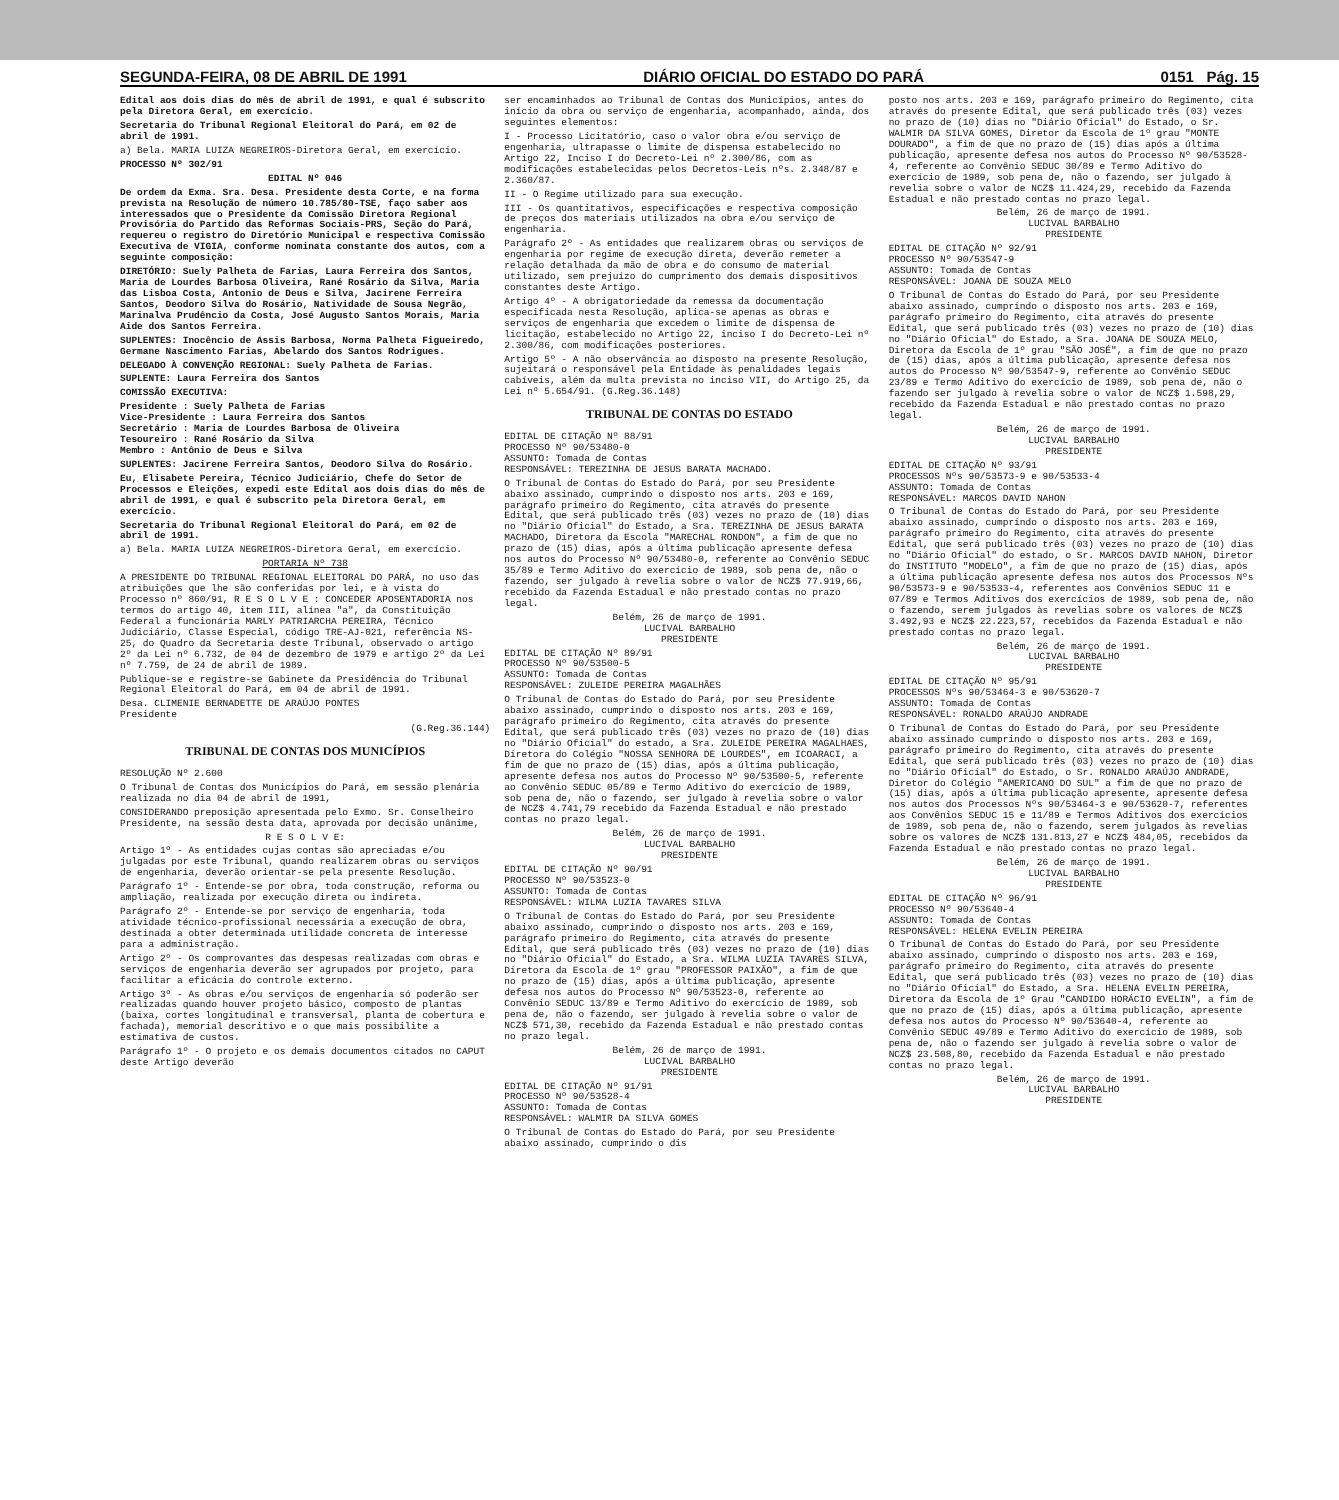SEGUNDA-FEIRA, 08 DE ABRIL DE 1991 DIÁRIO OFICIAL DO ESTADO DO PARÁ 0151 Pág. 15
Edital aos dois dias do mês de abril de 1991, e qual é subscrito pela Diretora Geral, em exercício.
Secretaria do Tribunal Regional Eleitoral do Pará, em 02 de abril de 1991.
a) Bela. MARIA LUIZA NEGREIROS-Diretora Geral, em exercício.
PROCESSO Nº 302/91
EDITAL Nº 046
De ordem da Exma. Sra. Desa. Presidente desta Corte, e na forma prevista na Resolução de número 10.785/80-TSE, faço saber aos interessados que o Presidente da Comissão Diretora Regional Provisória do Partido das Reformas Sociais-PRS, Seção do Pará, requereu o registro do Diretório Municipal e respectiva Comissão Executiva de VIGIA, conforme nominata constante dos autos, com a seguinte composição:
DIRETÓRIO: Suely Palheta de Farias, Laura Ferreira dos Santos, Maria de Lourdes Barbosa Oliveira, Rané Rosário da Silva, Maria das Lisboa Costa, Antonio de Deus e Silva, Jacirene Ferreira Santos, Deodoro Silva do Rosário, Natividade de Sousa Negrão, Marinalva Prudêncio da Costa, José Augusto Santos Morais, Maria Aide dos Santos Ferreira.
SUPLENTES: Inocêncio de Assis Barbosa, Norma Palheta Figueiredo, Germane Nascimento Farias, Abelardo dos Santos Rodrigues.
DELEGADO À CONVENÇÃO REGIONAL: Suely Palheta de Farias.
SUPLENTE: Laura Ferreira dos Santos
COMISSÃO EXECUTIVA:
Presidente : Suely Palheta de Farias
Vice-Presidente : Laura Ferreira dos Santos
Secretário : Maria de Lourdes Barbosa de Oliveira
Tesoureiro : Rané Rosário da Silva
Membro : Antônio de Deus e Silva
SUPLENTES: Jacirene Ferreira Santos, Deodoro Silva do Rosário.
Eu, Elisabete Pereira, Técnico Judiciário, Chefe do Setor de Processos e Eleições, expedi este Edital aos dois dias do mês de abril de 1991, e qual é subscrito pela Diretora Geral, em exercício.
Secretaria do Tribunal Regional Eleitoral do Pará, em 02 de abril de 1991.
a) Bela. MARIA LUIZA NEGREIROS-Diretora Geral, em exercício.
PORTARIA Nº 738
A PRESIDENTE DO TRIBUNAL REGIONAL ELEITORAL DO PARÁ, no uso das atribuições que lhe são conferidas por lei, e à vista do Processo nº 860/91, R E S O L V E : CONCEDER APOSENTADORIA nos termos do artigo 40, item III, alínea "a", da Constituição Federal a funcionária MARLY PATRIARCHA PEREIRA, Técnico Judiciário, Classe Especial, código TRE-AJ-021, referência NS-25, do Quadro da Secretaria deste Tribunal, observado o artigo 2º da Lei nº 6.732, de 04 de dezembro de 1979 e artigo 2º da Lei nº 7.759, de 24 de abril de 1989.
Publique-se e registre-se Gabinete da Presidência do Tribunal Regional Eleitoral do Pará, em 04 de abril de 1991.
Desa. CLIMENIE BERNADETTE DE ARAÚJO PONTES
Presidente
(G.Reg.36.144)
TRIBUNAL DE CONTAS DOS MUNICÍPIOS
RESOLUÇÃO Nº 2.600
O Tribunal de Contas dos Municípios do Pará, em sessão plenária realizada no dia 04 de abril de 1991,
CONSIDERANDO preposição apresentada pelo Exmo. Sr. Conselheiro Presidente, na sessão desta data, aprovada por decisão unânime,
R E S O L V E:
Artigo 1º - As entidades cujas contas são apreciadas e/ou julgadas por este Tribunal, quando realizarem obras ou serviços de engenharia, deverão orientar-se pela presente Resolução.
Parágrafo 1º - Entende-se por obra, toda construção, reforma ou ampliação, realizada por execução direta ou indireta.
Parágrafo 2º - Entende-se por serviço de engenharia, toda atividade técnico-profissional necessária a execução de obra, destinada a obter determinada utilidade concreta de interesse para a administração.
Artigo 2º - Os comprovantes das despesas realizadas com obras e serviços de engenharia deverão ser agrupados por projeto, para facilitar a eficácia do controle externo.
Artigo 3º - As obras e/ou serviços de engenharia só poderão ser realizadas quando houver projeto básico, composto de plantas (baixa, cortes longitudinal e transversal, planta de cobertura e fachada), memorial descritivo e o que mais possibilite a estimativa de custos.
Parágrafo 1º - O projeto e os demais documentos citados no CAPUT deste Artigo deverão
ser encaminhados ao Tribunal de Contas dos Municípios, antes do início da obra ou serviço de engenharia, acompanhado, ainda, dos seguintes elementos:
I - Processo Licitatório, caso o valor obra e/ou serviço de engenharia, ultrapasse o limite de dispensa estabelecido no Artigo 22, Inciso I do Decreto-Lei nº 2.300/86, com as modificações estabelecidas pelos Decretos-Leis nºs. 2.348/87 e 2.360/87.
II - O Regime utilizado para sua execução.
III - Os quantitativos, especificações e respectiva composição de preços dos materiais utilizados na obra e/ou serviço de engenharia.
Parágrafo 2º - As entidades que realizarem obras ou serviços de engenharia por regime de execução direta, deverão remeter a relação detalhada da mão de obra e do consumo de material utilizado, sem prejuízo do cumprimento dos demais dispositivos constantes deste Artigo.
Artigo 4º - A obrigatoriedade da remessa da documentação especificada nesta Resolução, aplica-se apenas as obras e serviços de engenharia que excedem o limite de dispensa de licitação, estabelecido no Artigo 22, inciso I do Decreto-Lei nº 2.300/86, com modificações posteriores.
Artigo 5º - A não observância ao disposto na presente Resolução, sujeitará o responsável pela Entidade às penalidades legais cabíveis, além da multa prevista no inciso VII, do Artigo 25, da Lei nº 5.654/91. (G.Reg.36.148)
TRIBUNAL DE CONTAS DO ESTADO
EDITAL DE CITAÇÃO Nº 88/91
PROCESSO Nº 90/53480-0
ASSUNTO: Tomada de Contas
RESPONSÁVEL: TEREZINHA DE JESUS BARATA MACHADO.
O Tribunal de Contas do Estado do Pará, por seu Presidente abaixo assinado, cumprindo o disposto nos arts. 203 e 169, parágrafo primeiro do Regimento, cita através do presente Edital, que será publicado três (03) vezes no prazo de (10) dias no "Diário Oficial" do Estado, a Sra. TEREZINHA DE JESUS BARATA MACHADO, Diretora da Escola "MARECHAL RONDON", a fim de que no prazo de (15) dias, após a última publicação apresente defesa nos autos do Processo Nº 90/53480-0, referente ao Convênio SEDUC 35/89 e Termo Aditivo do exercício de 1989, sob pena de, não o fazendo, ser julgado à revelia sobre o valor de NCZ$ 77.919,66, recebido da Fazenda Estadual e não prestado contas no prazo legal.
Belém, 26 de março de 1991.
LUCIVAL BARBALHO
PRESIDENTE
EDITAL DE CITAÇÃO Nº 89/91
PROCESSO Nº 90/53500-5
ASSUNTO: Tomada de Contas
RESPONSÁVEL: ZULEIDE PEREIRA MAGALHÃES
O Tribunal de Contas do Estado do Pará, por seu Presidente abaixo assinado, cumprindo o disposto nos arts. 203 e 169, parágrafo primeiro do Regimento, cita através do presente Edital, que será publicado três (03) vezes no prazo de (10) dias no "Diário Oficial" do estado, a Sra. ZULEIDE PEREIRA MAGALHAES, Diretora do Colégio "NOSSA SENHORA DE LOURDES", em ICOARACI, a fim de que no prazo de (15) dias, após a última publicação, apresente defesa nos autos do Processo Nº 90/53500-5, referente ao Convênio SEDUC 05/89 e Termo Aditivo do exercício de 1989, sob pena de, não o fazendo, ser julgado à revelia sobre o valor de NCZ$ 4.741,79 recebido da Fazenda Estadual e não prestado contas no prazo legal.
Belém, 26 de março de 1991.
LUCIVAL BARBALHO
PRESIDENTE
EDITAL DE CITAÇÃO Nº 90/91
PROCESSO Nº 90/53523-0
ASSUNTO: Tomada de Contas
RESPONSÁVEL: WILMA LUZIA TAVARES SILVA
O Tribunal de Contas do Estado do Pará, por seu Presidente abaixo assinado, cumprindo o disposto nos arts. 203 e 169, parágrafo primeiro do Regimento, cita através do presente Edital, que será publicado três (03) vezes no prazo de (10) dias no "Diário Oficial" do Estado, a Sra. WILMA LUZIA TAVARES SILVA, Diretora da Escola de 1º grau "PROFESSOR PAIXÃO", a fim de que no prazo de (15) dias, após a última publicação, apresente defesa nos autos do Processo Nº 90/53523-0, referente ao Convênio SEDUC 13/89 e Termo Aditivo do exercício de 1989, sob pena de, não o fazendo, ser julgado à revelia sobre o valor de NCZ$ 571,30, recebido da Fazenda Estadual e não prestado contas no prazo legal.
Belém, 26 de março de 1991.
LUCIVAL BARBALHO
PRESIDENTE
EDITAL DE CITAÇÃO Nº 91/91
PROCESSO Nº 90/53528-4
ASSUNTO: Tomada de Contas
RESPONSÁVEL: WALMIR DA SILVA GOMES
O Tribunal de Contas do Estado do Pará, por seu Presidente abaixo assinado, cumprindo o dis
posto nos arts. 203 e 169, parágrafo primeiro do Regimento, cita através do presente Edital, que será publicado três (03) vezes no prazo de (10) dias no "Diário Oficial" do Estado, o Sr. WALMIR DA SILVA GOMES, Diretor da Escola de 1º grau "MONTE DOURADO", a fim de que no prazo de (15) dias após a última publicação, apresente defesa nos autos do Processo Nº 90/53528-4, referente ao Convênio SEDUC 30/89 e Termo Aditivo do exercício de 1989, sob pena de, não o fazendo, ser julgado à revelia sobre o valor de NCZ$ 11.424,29, recebido da Fazenda Estadual e não prestado contas no prazo legal.
Belém, 26 de março de 1991.
LUCIVAL BARBALHO
PRESIDENTE
EDITAL DE CITAÇÃO Nº 92/91
PROCESSO Nº 90/53547-9
ASSUNTO: Tomada de Contas
RESPONSÁVEL: JOANA DE SOUZA MELO
O Tribunal de Contas do Estado do Pará, por seu Presidente abaixo assinado, cumprindo o disposto nos arts. 203 e 169, parágrafo primeiro do Regimento, cita através do presente Edital, que será publicado três (03) vezes no prazo de (10) dias no "Diário Oficial" do Estado, a Sra. JOANA DE SOUZA MELO, Diretora da Escola de 1º grau "SÃO JOSÉ", a fim de que no prazo de (15) dias, após a última publicação, apresente defesa nos autos do Processo Nº 90/53547-9, referente ao Convênio SEDUC 23/89 e Termo Aditivo do exercício de 1989, sob pena de, não o fazendo ser julgado à revelia sobre o valor de NCZ$ 1.598,29, recebido da Fazenda Estadual e não prestado contas no prazo legal.
Belém, 26 de março de 1991.
LUCIVAL BARBALHO
PRESIDENTE
EDITAL DE CITAÇÃO Nº 93/91
PROCESSOS Nºs 90/53573-9 e 90/53533-4
ASSUNTO: Tomada de Contas
RESPONSÁVEL: MARCOS DAVID NAHON
O Tribunal de Contas do Estado do Pará, por seu Presidente abaixo assinado, cumprindo o disposto nos arts. 203 e 169, parágrafo primeiro do Regimento, cita através do presente Edital, que será publicado três (03) vezes no prazo de (10) dias no "Diário Oficial" do estado, o Sr. MARCOS DAVID NAHON, Diretor do INSTITUTO "MODELO", a fim de que no prazo de (15) dias, após a última publicação apresente defesa nos autos dos Processos Nºs 90/53573-9 e 90/53533-4, referentes aos Convênios SEDUC 11 e 07/89 e Termos Aditivos dos exercícios de 1989, sob pena de, não o fazendo, serem julgados às revelias sobre os valores de NCZ$ 3.492,93 e NCZ$ 22.223,57, recebidos da Fazenda Estadual e não prestado contas no prazo legal.
Belém, 26 de março de 1991.
LUCIVAL BARBALHO
PRESIDENTE
EDITAL DE CITAÇÃO Nº 95/91
PROCESSOS Nºs 90/53464-3 e 90/53620-7
ASSUNTO: Tomada de Contas
RESPONSÁVEL: RONALDO ARAÚJO ANDRADE
O Tribunal de Contas do Estado do Pará, por seu Presidente abaixo assinado cumprindo o disposto nos arts. 203 e 169, parágrafo primeiro do Regimento, cita através do presente Edital, que será publicado três (03) vezes no prazo de (10) dias no "Diário Oficial" do Estado, o Sr. RONALDO ARAÚJO ANDRADE, Diretor do Colégio "AMERICANO DO SUL" a fim de que no prazo de (15) dias, após a última publicação apresente, apresente defesa nos autos dos Processos Nºs 90/53464-3 e 90/53620-7, referentes aos Convênios SEDUC 15 e 11/89 e Termos Aditivos dos exercícios de 1989, sob pena de, não o fazendo, serem julgados às revelias sobre os valores de NCZ$ 131.813,27 e NCZ$ 484,05, recebidos da Fazenda Estadual e não prestado contas no prazo legal.
Belém, 26 de março de 1991.
LUCIVAL BARBALHO
PRESIDENTE
EDITAL DE CITAÇÃO Nº 96/91
PROCESSO Nº 90/53640-4
ASSUNTO: Tomada de Contas
RESPONSÁVEL: HELENA EVELIN PEREIRA
O Tribunal de Contas do Estado do Pará, por seu Presidente abaixo assinado, cumprindo o disposto nos arts. 203 e 169, parágrafo primeiro do Regimento, cita através do presente Edital, que será publicado três (03) vezes no prazo de (10) dias no "Diário Oficial" do Estado, a Sra. HELENA EVELIN PEREIRA, Diretora da Escola de 1º Grau "CANDIDO HORÁCIO EVELIN", a fim de que no prazo de (15) dias, após a última publicação, apresente defesa nos autos do Processo Nº 90/53640-4, referente ao Convênio SEDUC 49/89 e Termo Aditivo do exercício de 1989, sob pena de, não o fazendo ser julgado à revelia sobre o valor de NCZ$ 23.508,80, recebido da Fazenda Estadual e não prestado contas no prazo legal.
Belém, 26 de março de 1991.
LUCIVAL BARBALHO
PRESIDENTE